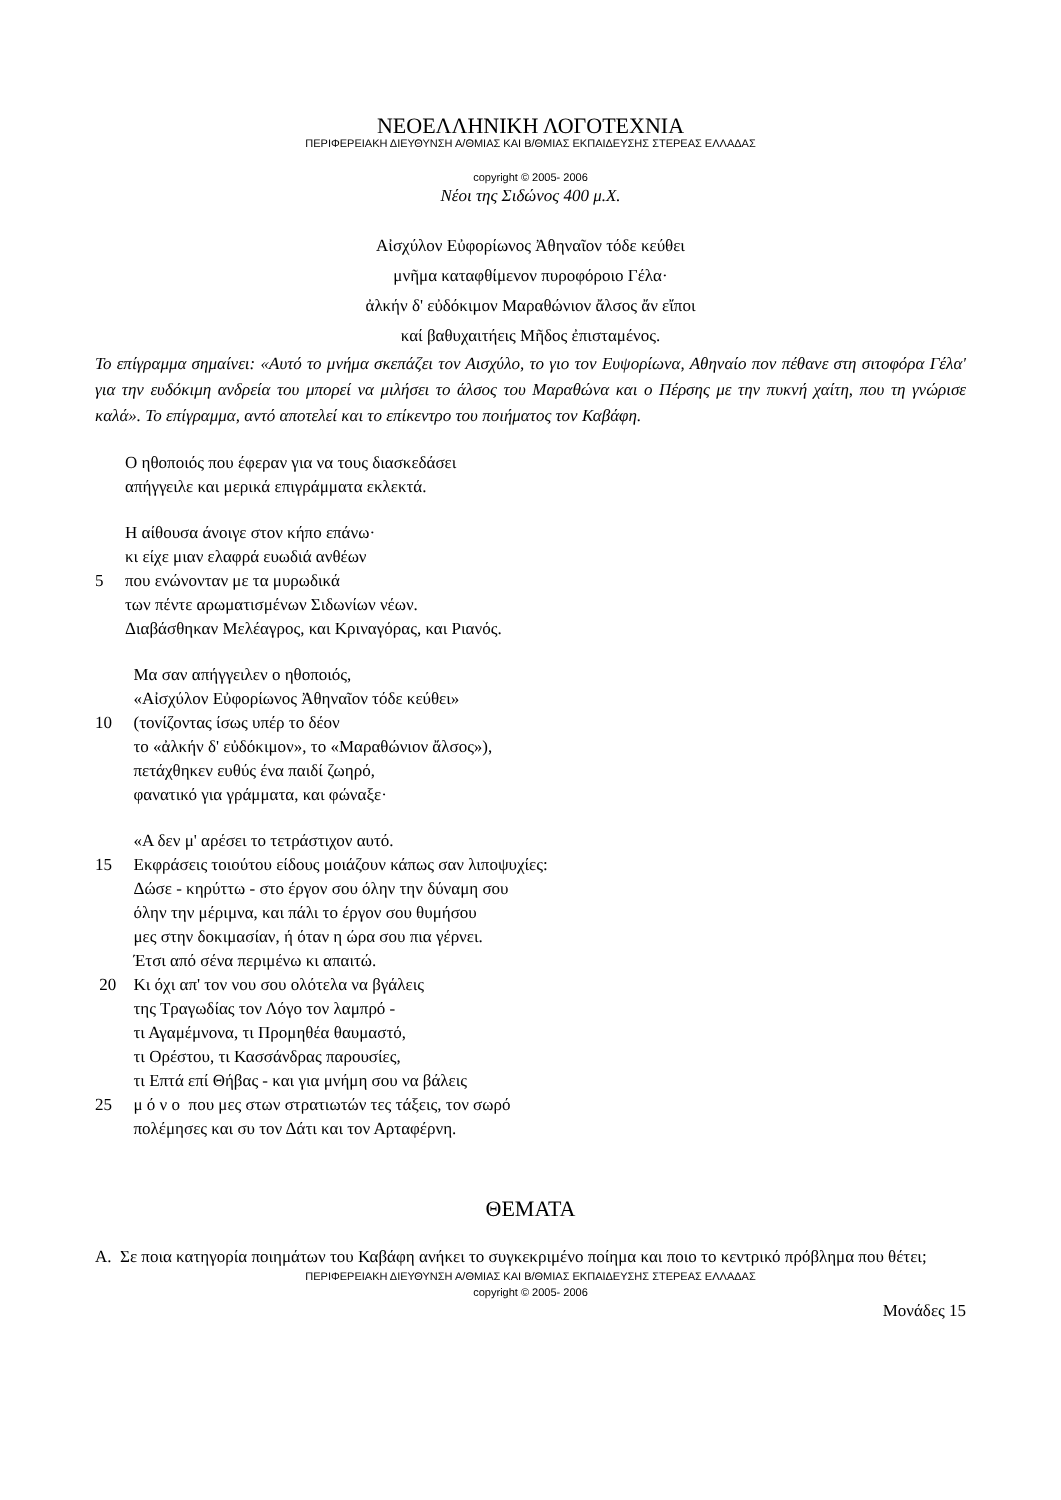ΝΕΟΕΛΛΗΝΙΚΗ ΛΟΓΟΤΕΧΝΙΑ
ΠΕΡΙΦΕΡΕΙΑΚΗ ΔΙΕΥΘΥΝΣΗ Α/ΘΜΙΑΣ ΚΑΙ Β/ΘΜΙΑΣ ΕΚΠΑΙΔΕΥΣΗΣ ΣΤΕΡΕΑΣ ΕΛΛΑΔΑΣ
copyright © 2005- 2006
Νέοι της Σιδώνος 400 μ.Χ.
Αἰσχύλον Εὐφορίωνος Ἀθηναῖον τόδε κεύθει
μνῆμα καταφθίμενον πυροφόροιο Γέλα·
ἀλκήν δ' εὐδόκιμον Μαραθώνιον ἄλσος ἄν εἴποι
καί βαθυχαιτήεις Μῆδος ἐπισταμένος.
Το επίγραμμα σημαίνει: «Αυτό το μνήμα σκεπάζει τον Αισχύλο, το γιο τον Ευψορίωνα, Αθηναίο πον πέθανε στη σιτοφόρα Γέλα' για την ευδόκιμη ανδρεία του μπορεί να μιλήσει το άλσος του Μαραθώνα και ο Πέρσης με την πυκνή χαίτη, που τη γνώρισε καλά». Το επίγραμμα, αντό αποτελεί και το επίκεντρο του ποιήματος τον Καβάφη.
Ο ηθοποιός που έφεραν για να τους διασκεδάσει
απήγγειλε και μερικά επιγράμματα εκλεκτά.
Η αίθουσα άνοιγε στον κήπο επάνω·
κι είχε μιαν ελαφρά ευωδιά ανθέων
5 που ενώνονταν με τα μυρωδικά
των πέντε αρωματισμένων Σιδωνίων νέων.
Διαβάσθηκαν Μελέαγρος, και Κριναγόρας, και Ριανός.
Μα σαν απήγγειλεν ο ηθοποιός,
«Αἰσχύλον Εὐφορίωνος Ἀθηναῖον τόδε κεύθει»
10 (τονίζοντας ίσως υπέρ το δέον
το «ἀλκήν δ' εὐδόκιμον», το «Μαραθώνιον ἄλσος»),
πετάχθηκεν ευθύς ένα παιδί ζωηρό,
φανατικό για γράμματα, και φώναξε·
«Α δεν μ' αρέσει το τετράστιχον αυτό.
15 Εκφράσεις τοιούτου είδους μοιάζουν κάπως σαν λιποψυχίες:
Δώσε - κηρύττω - στο έργον σου όλην την δύναμη σου
όλην την μέριμνα, και πάλι το έργον σου θυμήσου
μες στην δοκιμασίαν, ή όταν η ώρα σου πια γέρνει.
Έτσι από σένα περιμένω κι απαιτώ.
20 Κι όχι απ' τον νου σου ολότελα να βγάλεις
της Τραγωδίας τον Λόγο τον λαμπρό -
τι Αγαμέμνονα, τι Προμηθέα θαυμαστό,
τι Ορέστου, τι Κασσάνδρας παρουσίες,
τι Επτά επί Θήβας - και για μνήμη σου να βάλεις
25 μ ό ν ο που μες στων στρατιωτών τες τάξεις, τον σωρό
πολέμησες και συ τον Δάτι και τον Αρταφέρνη.
ΘΕΜΑΤΑ
Α. Σε ποια κατηγορία ποιημάτων του Καβάφη ανήκει το συγκεκριμένο ποίημα και ποιο το κεντρικό πρόβλημα που θέτει;
ΠΕΡΙΦΕΡΕΙΑΚΗ ΔΙΕΥΘΥΝΣΗ Α/ΘΜΙΑΣ ΚΑΙ Β/ΘΜΙΑΣ ΕΚΠΑΙΔΕΥΣΗΣ ΣΤΕΡΕΑΣ ΕΛΛΑΔΑΣ
copyright © 2005- 2006
Μονάδες 15